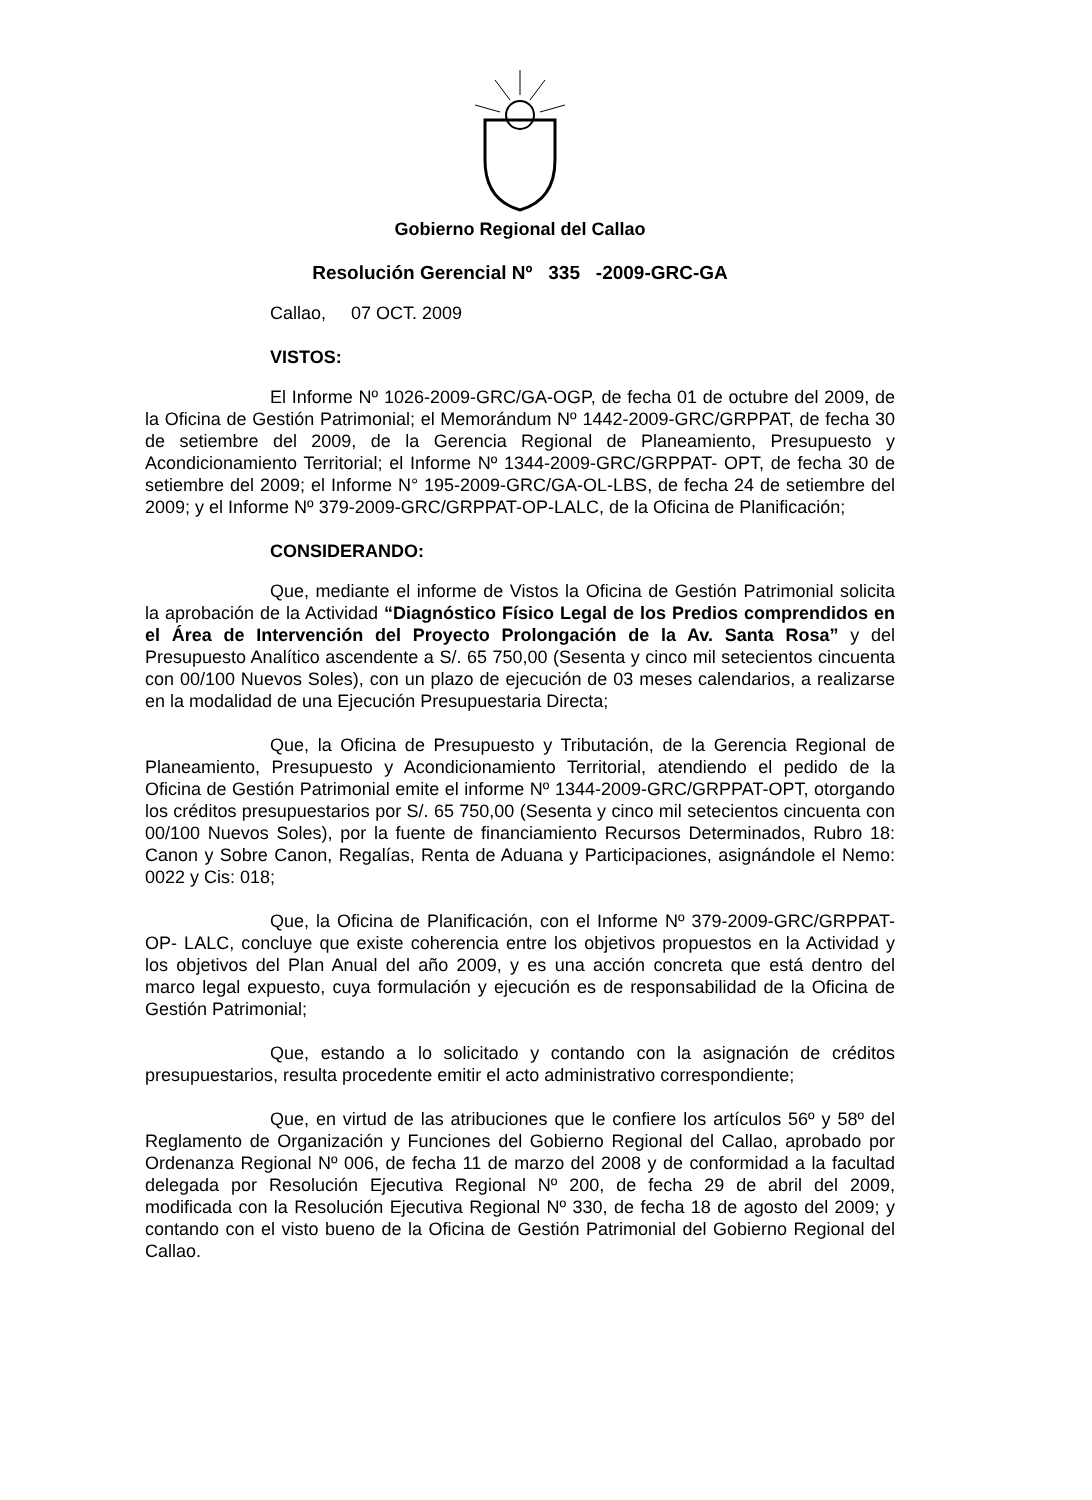Gobierno Regional del Callao
Resolución Gerencial Nº 335 -2009-GRC-GA
Callao, 07 OCT. 2009
VISTOS:
El Informe Nº 1026-2009-GRC/GA-OGP, de fecha 01 de octubre del 2009, de la Oficina de Gestión Patrimonial; el Memorándum Nº 1442-2009-GRC/GRPPAT, de fecha 30 de setiembre del 2009, de la Gerencia Regional de Planeamiento, Presupuesto y Acondicionamiento Territorial; el Informe Nº 1344-2009-GRC/GRPPAT- OPT, de fecha 30 de setiembre del 2009; el Informe N° 195-2009-GRC/GA-OL-LBS, de fecha 24 de setiembre del 2009; y el Informe Nº 379-2009-GRC/GRPPAT-OP-LALC, de la Oficina de Planificación;
CONSIDERANDO:
Que, mediante el informe de Vistos la Oficina de Gestión Patrimonial solicita la aprobación de la Actividad “Diagnóstico Físico Legal de los Predios comprendidos en el Área de Intervención del Proyecto Prolongación de la Av. Santa Rosa” y del Presupuesto Analítico ascendente a S/. 65 750,00 (Sesenta y cinco mil setecientos cincuenta con 00/100 Nuevos Soles), con un plazo de ejecución de 03 meses calendarios, a realizarse en la modalidad de una Ejecución Presupuestaria Directa;
Que, la Oficina de Presupuesto y Tributación, de la Gerencia Regional de Planeamiento, Presupuesto y Acondicionamiento Territorial, atendiendo el pedido de la Oficina de Gestión Patrimonial emite el informe Nº 1344-2009-GRC/GRPPAT-OPT, otorgando los créditos presupuestarios por S/. 65 750,00 (Sesenta y cinco mil setecientos cincuenta con 00/100 Nuevos Soles), por la fuente de financiamiento Recursos Determinados, Rubro 18: Canon y Sobre Canon, Regalías, Renta de Aduana y Participaciones, asignándole el Nemo: 0022 y Cis: 018;
Que, la Oficina de Planificación, con el Informe Nº 379-2009-GRC/GRPPAT-OP- LALC, concluye que existe coherencia entre los objetivos propuestos en la Actividad y los objetivos del Plan Anual del año 2009, y es una acción concreta que está dentro del marco legal expuesto, cuya formulación y ejecución es de responsabilidad de la Oficina de Gestión Patrimonial;
Que, estando a lo solicitado y contando con la asignación de créditos presupuestarios, resulta procedente emitir el acto administrativo correspondiente;
Que, en virtud de las atribuciones que le confiere los artículos 56º y 58º del Reglamento de Organización y Funciones del Gobierno Regional del Callao, aprobado por Ordenanza Regional Nº 006, de fecha 11 de marzo del 2008 y de conformidad a la facultad delegada por Resolución Ejecutiva Regional Nº 200, de fecha 29 de abril del 2009, modificada con la Resolución Ejecutiva Regional Nº 330, de fecha 18 de agosto del 2009; y contando con el visto bueno de la Oficina de Gestión Patrimonial del Gobierno Regional del Callao.